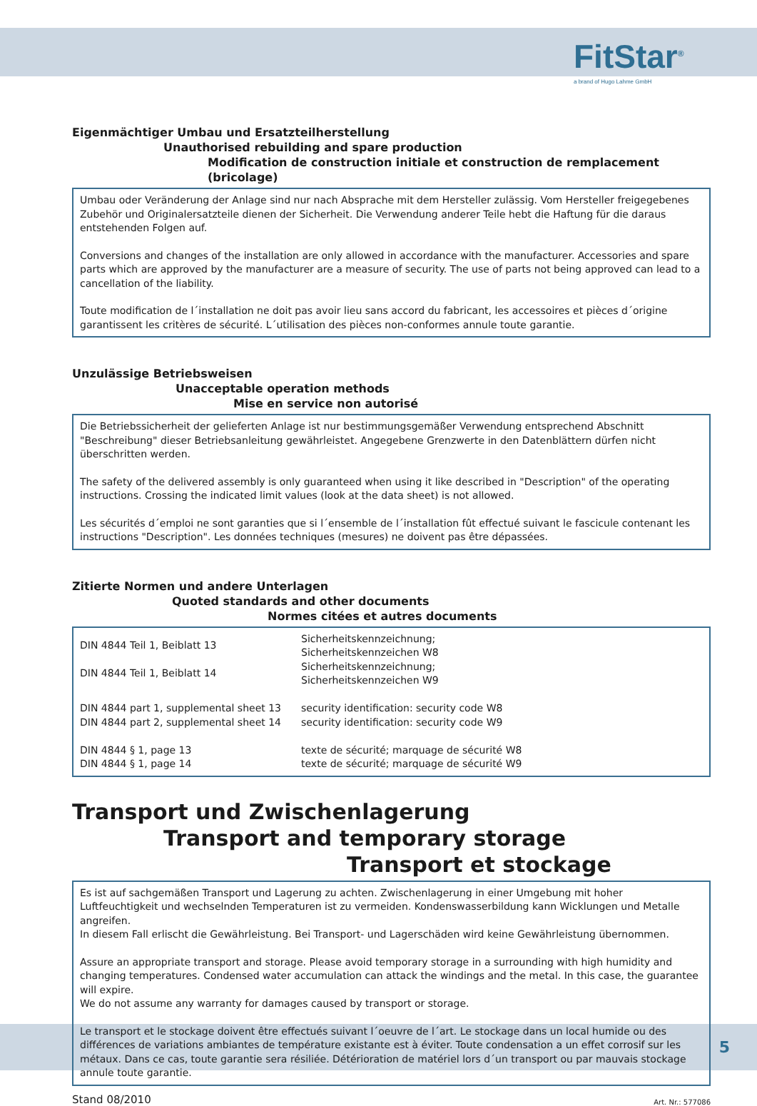FitStar<sup>®</sup>
a brand of Hugo Lahme GmbH
Eigenmächtiger Umbau und Ersatzteilherstellung
Unauthorised rebuilding and spare production
Modification de construction initiale et construction de remplacement (bricolage)
Umbau oder Veränderung der Anlage sind nur nach Absprache mit dem Hersteller zulässig. Vom Hersteller freigegebenes Zubehör und Originalersatzteile dienen der Sicherheit. Die Verwendung anderer Teile hebt die Haftung für die daraus entstehenden Folgen auf.
Conversions and changes of the installation are only allowed in accordance with the manufacturer. Accessories and spare parts which are approved by the manufacturer are a measure of security. The use of parts not being approved can lead to a cancellation of the liability.
Toute modification de l´installation ne doit pas avoir lieu sans accord du fabricant, les accessoires et pièces d´origine garantissent les critères de sécurité. L´utilisation des pièces non-conformes annule toute garantie.
Unzulässige Betriebsweisen
Unacceptable operation methods
Mise en service non autorisé
Die Betriebssicherheit der gelieferten Anlage ist nur bestimmungsgemäßer Verwendung entsprechend Abschnitt "Beschreibung" dieser Betriebsanleitung gewährleistet. Angegebene Grenzwerte in den Datenblättern dürfen nicht überschritten werden.
The safety of the delivered assembly is only guaranteed when using it like described in "Description" of the operating instructions. Crossing the indicated limit values (look at the data sheet) is not allowed.
Les sécurités d´emploi ne sont garanties que si l´ensemble de l´installation fût effectué suivant le fascicule contenant les instructions "Description". Les données techniques (mesures) ne doivent pas être dépassées.
Zitierte Normen und andere Unterlagen
Quoted standards and other documents
Normes citées et autres documents
| DIN 4844 Teil 1, Beiblatt 13 | Sicherheitskennzeichnung; Sicherheitskennzeichen W8 |
| DIN 4844 Teil 1, Beiblatt 14 | Sicherheitskennzeichnung; Sicherheitskennzeichen W9 |
| DIN 4844 part 1, supplemental sheet 13 | security identification: security code W8 |
| DIN 4844 part 2, supplemental sheet 14 | security identification: security code W9 |
| DIN 4844 § 1, page 13 | texte de sécurité; marquage de sécurité W8 |
| DIN 4844 § 1, page 14 | texte de sécurité; marquage de sécurité W9 |
Transport und Zwischenlagerung
Transport and temporary storage
Transport et stockage
Es ist auf sachgemäßen Transport und Lagerung zu achten. Zwischenlagerung in einer Umgebung mit hoher Luftfeuchtigkeit und wechselnden Temperaturen ist zu vermeiden. Kondenswasserbildung kann Wicklungen und Metalle angreifen.
In diesem Fall erlischt die Gewährleistung. Bei Transport- und Lagerschäden wird keine Gewährleistung übernommen.
Assure an appropriate transport and storage. Please avoid temporary storage in a surrounding with high humidity and changing temperatures. Condensed water accumulation can attack the windings and the metal. In this case, the guarantee will expire.
We do not assume any warranty for damages caused by transport or storage.
Le transport et le stockage doivent être effectués suivant l´oeuvre de l´art. Le stockage dans un local humide ou des différences de variations ambiantes de température existante est à éviter. Toute condensation a un effet corrosif sur les métaux. Dans ce cas, toute garantie sera résiliée. Détérioration de matériel lors d´un transport ou par mauvais stockage annule toute garantie.
Stand 08/2010 Art. Nr.: 577086
5